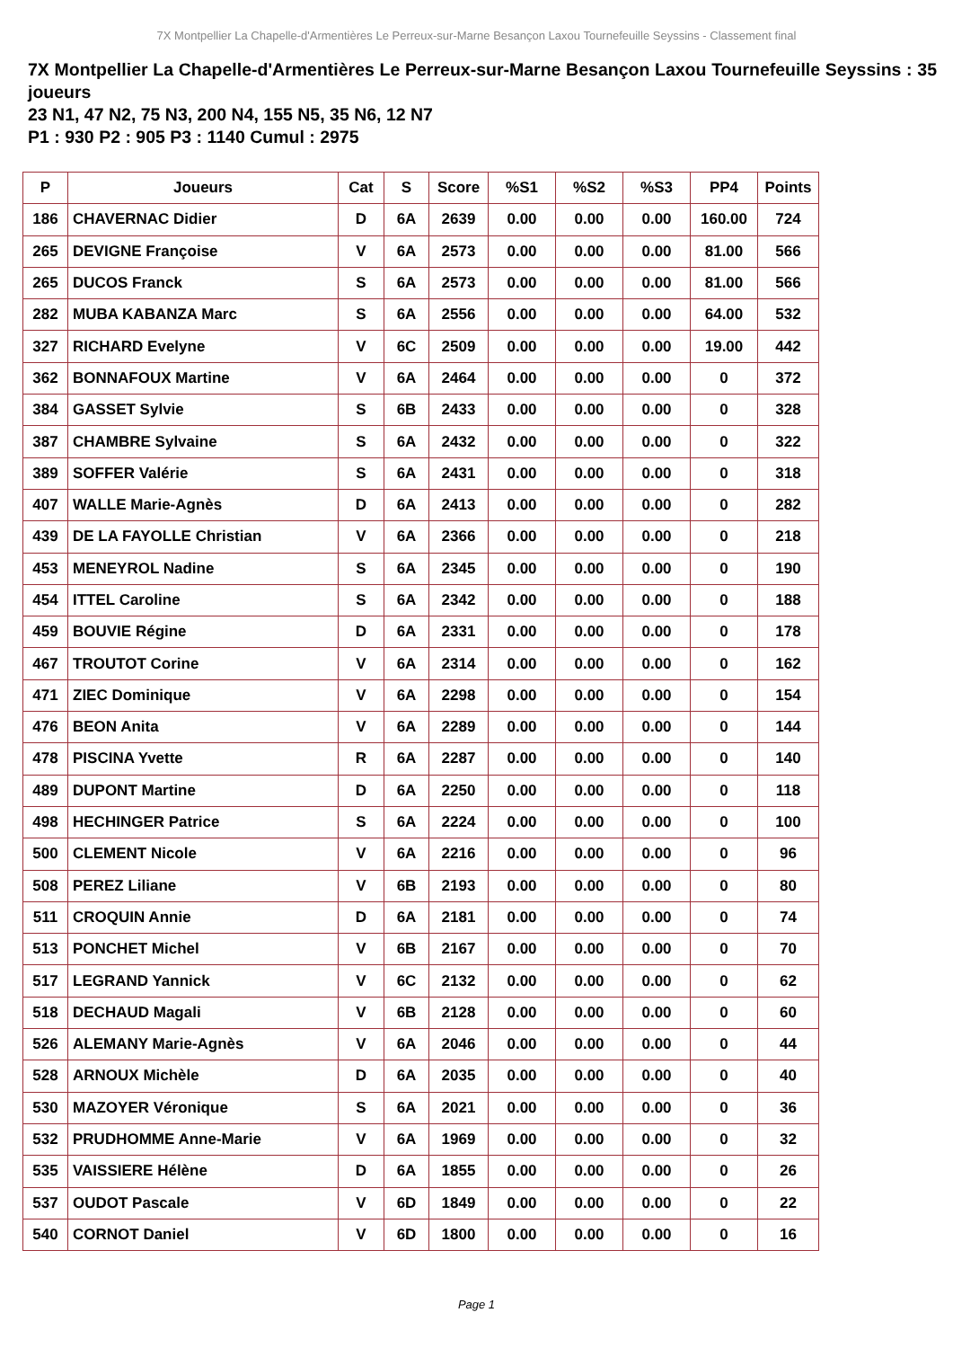7X Montpellier La Chapelle-d'Armentières Le Perreux-sur-Marne Besançon Laxou Tournefeuille Seyssins - Classement final
7X Montpellier La Chapelle-d'Armentières Le Perreux-sur-Marne Besançon Laxou Tournefeuille Seyssins : 35 joueurs
23 N1, 47 N2, 75 N3, 200 N4, 155 N5, 35 N6, 12 N7
P1 : 930 P2 : 905 P3 : 1140 Cumul : 2975
| P | Joueurs | Cat | S | Score | %S1 | %S2 | %S3 | PP4 | Points |
| --- | --- | --- | --- | --- | --- | --- | --- | --- | --- |
| 186 | CHAVERNAC Didier | D | 6A | 2639 | 0.00 | 0.00 | 0.00 | 160.00 | 724 |
| 265 | DEVIGNE Françoise | V | 6A | 2573 | 0.00 | 0.00 | 0.00 | 81.00 | 566 |
| 265 | DUCOS Franck | S | 6A | 2573 | 0.00 | 0.00 | 0.00 | 81.00 | 566 |
| 282 | MUBA KABANZA Marc | S | 6A | 2556 | 0.00 | 0.00 | 0.00 | 64.00 | 532 |
| 327 | RICHARD Evelyne | V | 6C | 2509 | 0.00 | 0.00 | 0.00 | 19.00 | 442 |
| 362 | BONNAFOUX Martine | V | 6A | 2464 | 0.00 | 0.00 | 0.00 | 0 | 372 |
| 384 | GASSET Sylvie | S | 6B | 2433 | 0.00 | 0.00 | 0.00 | 0 | 328 |
| 387 | CHAMBRE Sylvaine | S | 6A | 2432 | 0.00 | 0.00 | 0.00 | 0 | 322 |
| 389 | SOFFER Valérie | S | 6A | 2431 | 0.00 | 0.00 | 0.00 | 0 | 318 |
| 407 | WALLE Marie-Agnès | D | 6A | 2413 | 0.00 | 0.00 | 0.00 | 0 | 282 |
| 439 | DE LA FAYOLLE Christian | V | 6A | 2366 | 0.00 | 0.00 | 0.00 | 0 | 218 |
| 453 | MENEYROL Nadine | S | 6A | 2345 | 0.00 | 0.00 | 0.00 | 0 | 190 |
| 454 | ITTEL Caroline | S | 6A | 2342 | 0.00 | 0.00 | 0.00 | 0 | 188 |
| 459 | BOUVIE Régine | D | 6A | 2331 | 0.00 | 0.00 | 0.00 | 0 | 178 |
| 467 | TROUTOT Corine | V | 6A | 2314 | 0.00 | 0.00 | 0.00 | 0 | 162 |
| 471 | ZIEC Dominique | V | 6A | 2298 | 0.00 | 0.00 | 0.00 | 0 | 154 |
| 476 | BEON Anita | V | 6A | 2289 | 0.00 | 0.00 | 0.00 | 0 | 144 |
| 478 | PISCINA Yvette | R | 6A | 2287 | 0.00 | 0.00 | 0.00 | 0 | 140 |
| 489 | DUPONT Martine | D | 6A | 2250 | 0.00 | 0.00 | 0.00 | 0 | 118 |
| 498 | HECHINGER Patrice | S | 6A | 2224 | 0.00 | 0.00 | 0.00 | 0 | 100 |
| 500 | CLEMENT Nicole | V | 6A | 2216 | 0.00 | 0.00 | 0.00 | 0 | 96 |
| 508 | PEREZ Liliane | V | 6B | 2193 | 0.00 | 0.00 | 0.00 | 0 | 80 |
| 511 | CROQUIN Annie | D | 6A | 2181 | 0.00 | 0.00 | 0.00 | 0 | 74 |
| 513 | PONCHET Michel | V | 6B | 2167 | 0.00 | 0.00 | 0.00 | 0 | 70 |
| 517 | LEGRAND Yannick | V | 6C | 2132 | 0.00 | 0.00 | 0.00 | 0 | 62 |
| 518 | DECHAUD Magali | V | 6B | 2128 | 0.00 | 0.00 | 0.00 | 0 | 60 |
| 526 | ALEMANY Marie-Agnès | V | 6A | 2046 | 0.00 | 0.00 | 0.00 | 0 | 44 |
| 528 | ARNOUX Michèle | D | 6A | 2035 | 0.00 | 0.00 | 0.00 | 0 | 40 |
| 530 | MAZOYER Véronique | S | 6A | 2021 | 0.00 | 0.00 | 0.00 | 0 | 36 |
| 532 | PRUDHOMME Anne-Marie | V | 6A | 1969 | 0.00 | 0.00 | 0.00 | 0 | 32 |
| 535 | VAISSIERE Hélène | D | 6A | 1855 | 0.00 | 0.00 | 0.00 | 0 | 26 |
| 537 | OUDOT Pascale | V | 6D | 1849 | 0.00 | 0.00 | 0.00 | 0 | 22 |
| 540 | CORNOT Daniel | V | 6D | 1800 | 0.00 | 0.00 | 0.00 | 0 | 16 |
Page 1